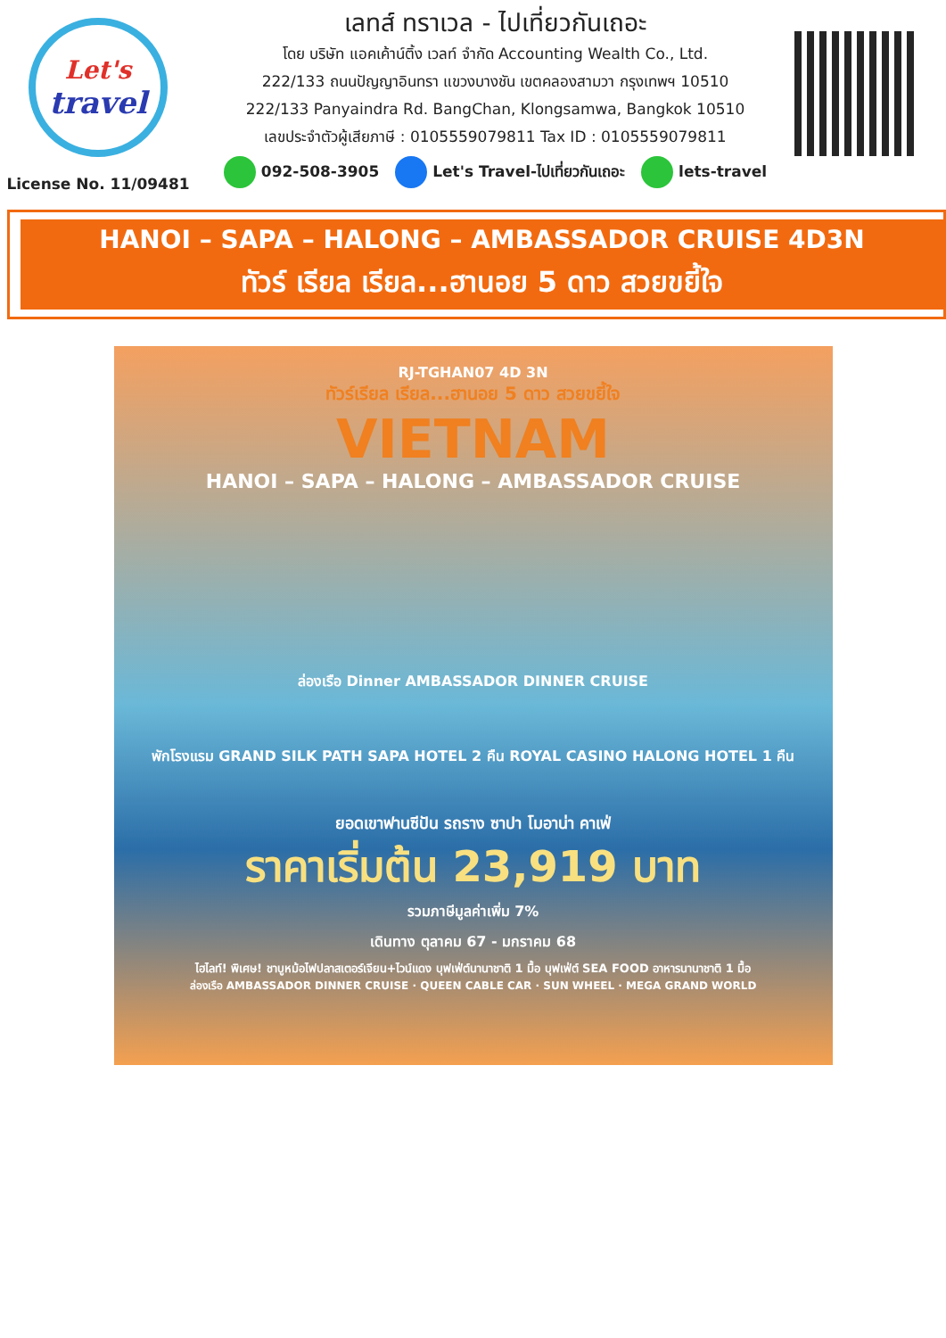Let's
travel
License No. 11/09481
เลทส์ ทราเวล - ไปเที่ยวกันเถอะ
โดย บริษัท แอคเค้าน์ติ้ง เวลท์ จำกัด Accounting Wealth Co., Ltd.
222/133 ถนนปัญญาอินทรา แขวงบางชัน เขตคลองสามวา กรุงเทพฯ 10510
222/133 Panyaindra Rd. BangChan, Klongsamwa, Bangkok 10510
เลขประจำตัวผู้เสียภาษี : 0105559079811 Tax ID : 0105559079811
092-508-3905 Let's Travel-ไปเที่ยวกันเถอะ lets-travel
HANOI – SAPA – HALONG – AMBASSADOR CRUISE 4D3N
ทัวร์ เรียล เรียล...ฮานอย 5 ดาว สวยขยี้ใจ
RJ-TGHAN07 4D 3N
ทัวร์เรียล เรียล...ฮานอย 5 ดาว สวยขยี้ใจ
VIETNAM
HANOI – SAPA – HALONG – AMBASSADOR CRUISE
ล่องเรือ Dinner AMBASSADOR DINNER CRUISE
พักโรงแรม GRAND SILK PATH SAPA HOTEL 2 คืน ROYAL CASINO HALONG HOTEL 1 คืน
ยอดเขาฟานซีปัน รถราง ซาปา โมอาน่า คาเฟ่
ราคาเริ่มต้น 23,919 บาท
รวมภาษีมูลค่าเพิ่ม 7%
เดินทาง ตุลาคม 67 - มกราคม 68
ไฮไลท์! พิเศษ! ชาบูหม้อไฟปลาสเตอร์เจียน+ไวน์แดง บุฟเฟ่ต์นานาชาติ 1 มื้อ บุฟเฟ่ต์ SEA FOOD อาหารนานาชาติ 1 มื้อ
ล่องเรือ AMBASSADOR DINNER CRUISE · QUEEN CABLE CAR · SUN WHEEL · MEGA GRAND WORLD